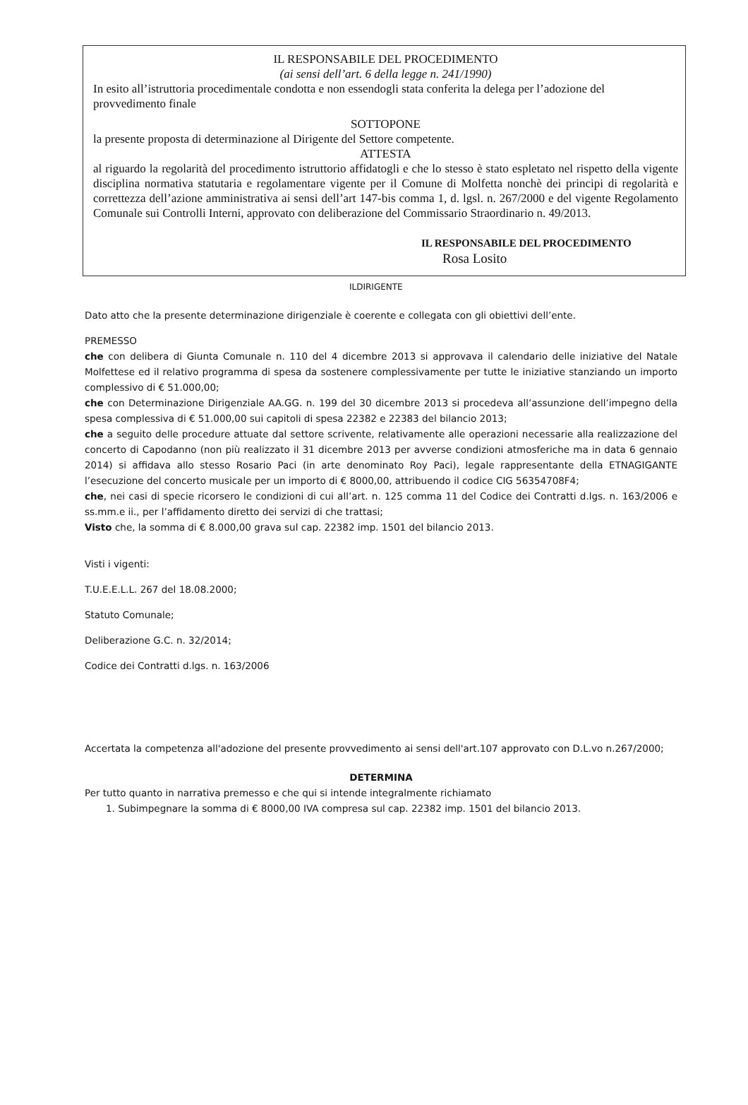IL RESPONSABILE DEL PROCEDIMENTO
(ai sensi dell’art. 6 della legge n. 241/1990)
In esito all’istruttoria procedimentale condotta e non essendogli stata conferita la delega per l’adozione del provvedimento finale
SOTTOPONE
la presente proposta di determinazione al Dirigente del Settore competente.
ATTESTA
al riguardo la regolarità del procedimento istruttorio affidatogli e che lo stesso è stato espletato nel rispetto della vigente disciplina normativa statutaria e regolamentare vigente per il Comune di Molfetta nonchè dei principi di regolarità e correttezza dell’azione amministrativa ai sensi dell’art 147-bis comma 1, d. lgsl. n. 267/2000 e del vigente Regolamento Comunale sui Controlli Interni, approvato con deliberazione del Commissario Straordinario n. 49/2013.
IL RESPONSABILE DEL PROCEDIMENTO
Rosa Losito
ILDIRIGENTE
Dato atto che la presente determinazione dirigenziale è coerente e collegata con gli obiettivi dell’ente.
PREMESSO
che con delibera di Giunta Comunale n. 110 del 4 dicembre 2013 si approvava il calendario delle iniziative del Natale Molfettese ed il relativo programma di spesa da sostenere complessivamente per tutte le iniziative stanziando un importo complessivo di € 51.000,00;
che con Determinazione Dirigenziale AA.GG. n. 199 del 30 dicembre 2013 si procedeva all’assunzione dell’impegno della spesa complessiva di € 51.000,00 sui capitoli di spesa 22382 e 22383 del bilancio 2013;
che a seguito delle procedure attuate dal settore scrivente, relativamente alle operazioni necessarie alla realizzazione del concerto di Capodanno (non più realizzato il 31 dicembre 2013 per avverse condizioni atmosferiche ma in data 6 gennaio 2014) si affidava allo stesso Rosario Paci (in arte denominato Roy Paci), legale rappresentante della ETNAGIGANTE l’esecuzione del concerto musicale per un importo di € 8000,00, attribuendo il codice CIG 56354708F4;
che, nei casi di specie ricorsero le condizioni di cui all’art. n. 125 comma 11 del Codice dei Contratti d.lgs. n. 163/2006 e ss.mm.e ii., per l’affidamento diretto dei servizi di che trattasi;
Visto che, la somma di € 8.000,00 grava sul cap. 22382 imp. 1501 del bilancio 2013.
Visti i vigenti:
T.U.E.E.L.L. 267 del 18.08.2000;
Statuto Comunale;
Deliberazione G.C. n. 32/2014;
Codice dei Contratti d.lgs. n. 163/2006
Accertata la competenza all'adozione del presente provvedimento ai sensi dell'art.107 approvato con D.L.vo n.267/2000;
DETERMINA
Per tutto quanto in narrativa premesso e che qui si intende integralmente richiamato
1. Subimpegnare la somma di € 8000,00 IVA compresa sul cap. 22382 imp. 1501 del bilancio 2013.